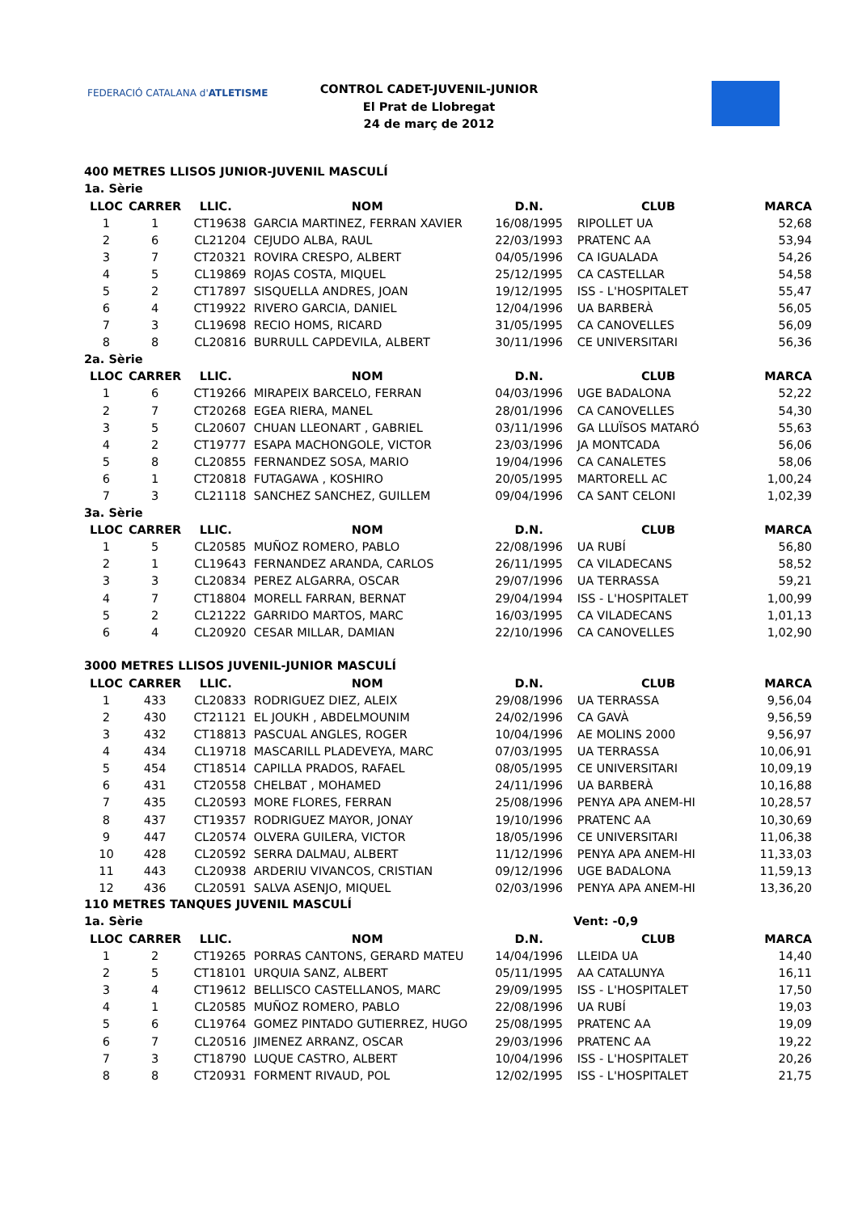FEDERACIÓ CATALANA d'ATLETISME
CONTROL CADET-JUVENIL-JUNIOR
El Prat de Llobregat
24 de març de 2012
400 METRES LLISOS JUNIOR-JUVENIL MASCULÍ
| 1a. Sèrie | | | | | | |
| LLOC | CARRER | LLIC. | NOM | D.N. | CLUB | MARCA |
| 1 | 1 | CT19638 | GARCIA MARTINEZ, FERRAN XAVIER | 16/08/1995 | RIPOLLET UA | 52,68 |
| 2 | 6 | CL21204 | CEJUDO ALBA, RAUL | 22/03/1993 | PRATENC AA | 53,94 |
| 3 | 7 | CT20321 | ROVIRA CRESPO, ALBERT | 04/05/1996 | CA IGUALADA | 54,26 |
| 4 | 5 | CL19869 | ROJAS COSTA, MIQUEL | 25/12/1995 | CA CASTELLAR | 54,58 |
| 5 | 2 | CT17897 | SISQUELLA ANDRES, JOAN | 19/12/1995 | ISS - L'HOSPITALET | 55,47 |
| 6 | 4 | CT19922 | RIVERO GARCIA, DANIEL | 12/04/1996 | UA BARBERÀ | 56,05 |
| 7 | 3 | CL19698 | RECIO HOMS, RICARD | 31/05/1995 | CA CANOVELLES | 56,09 |
| 8 | 8 | CL20816 | BURRULL CAPDEVILA, ALBERT | 30/11/1996 | CE UNIVERSITARI | 56,36 |
| 2a. Sèrie | | | | | | |
| LLOC | CARRER | LLIC. | NOM | D.N. | CLUB | MARCA |
| 1 | 6 | CT19266 | MIRAPEIX BARCELO, FERRAN | 04/03/1996 | UGE BADALONA | 52,22 |
| 2 | 7 | CT20268 | EGEA RIERA, MANEL | 28/01/1996 | CA CANOVELLES | 54,30 |
| 3 | 5 | CL20607 | CHUAN LLEONART , GABRIEL | 03/11/1996 | GA LLUÏSOS MATARÓ | 55,63 |
| 4 | 2 | CT19777 | ESAPA MACHONGOLE, VICTOR | 23/03/1996 | JA MONTCADA | 56,06 |
| 5 | 8 | CL20855 | FERNANDEZ SOSA, MARIO | 19/04/1996 | CA CANALETES | 58,06 |
| 6 | 1 | CT20818 | FUTAGAWA , KOSHIRO | 20/05/1995 | MARTORELL AC | 1,00,24 |
| 7 | 3 | CL21118 | SANCHEZ SANCHEZ, GUILLEM | 09/04/1996 | CA SANT CELONI | 1,02,39 |
| 3a. Sèrie | | | | | | |
| LLOC | CARRER | LLIC. | NOM | D.N. | CLUB | MARCA |
| 1 | 5 | CL20585 | MUÑOZ ROMERO, PABLO | 22/08/1996 | UA RUBÍ | 56,80 |
| 2 | 1 | CL19643 | FERNANDEZ ARANDA, CARLOS | 26/11/1995 | CA VILADECANS | 58,52 |
| 3 | 3 | CL20834 | PEREZ ALGARRA, OSCAR | 29/07/1996 | UA TERRASSA | 59,21 |
| 4 | 7 | CT18804 | MORELL FARRAN, BERNAT | 29/04/1994 | ISS - L'HOSPITALET | 1,00,99 |
| 5 | 2 | CL21222 | GARRIDO MARTOS, MARC | 16/03/1995 | CA VILADECANS | 1,01,13 |
| 6 | 4 | CL20920 | CESAR MILLAR, DAMIAN | 22/10/1996 | CA CANOVELLES | 1,02,90 |
| 3000 METRES LLISOS JUVENIL-JUNIOR MASCULÍ | | | | | | |
| LLOC | CARRER | LLIC. | NOM | D.N. | CLUB | MARCA |
| 1 | 433 | CL20833 | RODRIGUEZ DIEZ, ALEIX | 29/08/1996 | UA TERRASSA | 9,56,04 |
| 2 | 430 | CT21121 | EL JOUKH , ABDELMOUNIM | 24/02/1996 | CA GAVÀ | 9,56,59 |
| 3 | 432 | CT18813 | PASCUAL ANGLES, ROGER | 10/04/1996 | AE MOLINS 2000 | 9,56,97 |
| 4 | 434 | CL19718 | MASCARILL PLADEVEYA, MARC | 07/03/1995 | UA TERRASSA | 10,06,91 |
| 5 | 454 | CT18514 | CAPILLA PRADOS, RAFAEL | 08/05/1995 | CE UNIVERSITARI | 10,09,19 |
| 6 | 431 | CT20558 | CHELBAT , MOHAMED | 24/11/1996 | UA BARBERÀ | 10,16,88 |
| 7 | 435 | CL20593 | MORE FLORES, FERRAN | 25/08/1996 | PENYA APA ANEM-HI | 10,28,57 |
| 8 | 437 | CT19357 | RODRIGUEZ MAYOR, JONAY | 19/10/1996 | PRATENC AA | 10,30,69 |
| 9 | 447 | CL20574 | OLVERA GUILERA, VICTOR | 18/05/1996 | CE UNIVERSITARI | 11,06,38 |
| 10 | 428 | CL20592 | SERRA DALMAU, ALBERT | 11/12/1996 | PENYA APA ANEM-HI | 11,33,03 |
| 11 | 443 | CL20938 | ARDERIU VIVANCOS, CRISTIAN | 09/12/1996 | UGE BADALONA | 11,59,13 |
| 12 | 436 | CL20591 | SALVA ASENJO, MIQUEL | 02/03/1996 | PENYA APA ANEM-HI | 13,36,20 |
| 110 METRES TANQUES JUVENIL MASCULÍ | | | | | | |
| 1a. Sèrie | | | | | Vent: -0,9 | |
| LLOC | CARRER | LLIC. | NOM | D.N. | CLUB | MARCA |
| 1 | 2 | CT19265 | PORRAS CANTONS, GERARD MATEU | 14/04/1996 | LLEIDA UA | 14,40 |
| 2 | 5 | CT18101 | URQUIA SANZ, ALBERT | 05/11/1995 | AA CATALUNYA | 16,11 |
| 3 | 4 | CT19612 | BELLISCO CASTELLANOS, MARC | 29/09/1995 | ISS - L'HOSPITALET | 17,50 |
| 4 | 1 | CL20585 | MUÑOZ ROMERO, PABLO | 22/08/1996 | UA RUBÍ | 19,03 |
| 5 | 6 | CL19764 | GOMEZ PINTADO GUTIERREZ, HUGO | 25/08/1995 | PRATENC AA | 19,09 |
| 6 | 7 | CL20516 | JIMENEZ ARRANZ, OSCAR | 29/03/1996 | PRATENC AA | 19,22 |
| 7 | 3 | CT18790 | LUQUE CASTRO, ALBERT | 10/04/1996 | ISS - L'HOSPITALET | 20,26 |
| 8 | 8 | CT20931 | FORMENT RIVAUD, POL | 12/02/1995 | ISS - L'HOSPITALET | 21,75 |